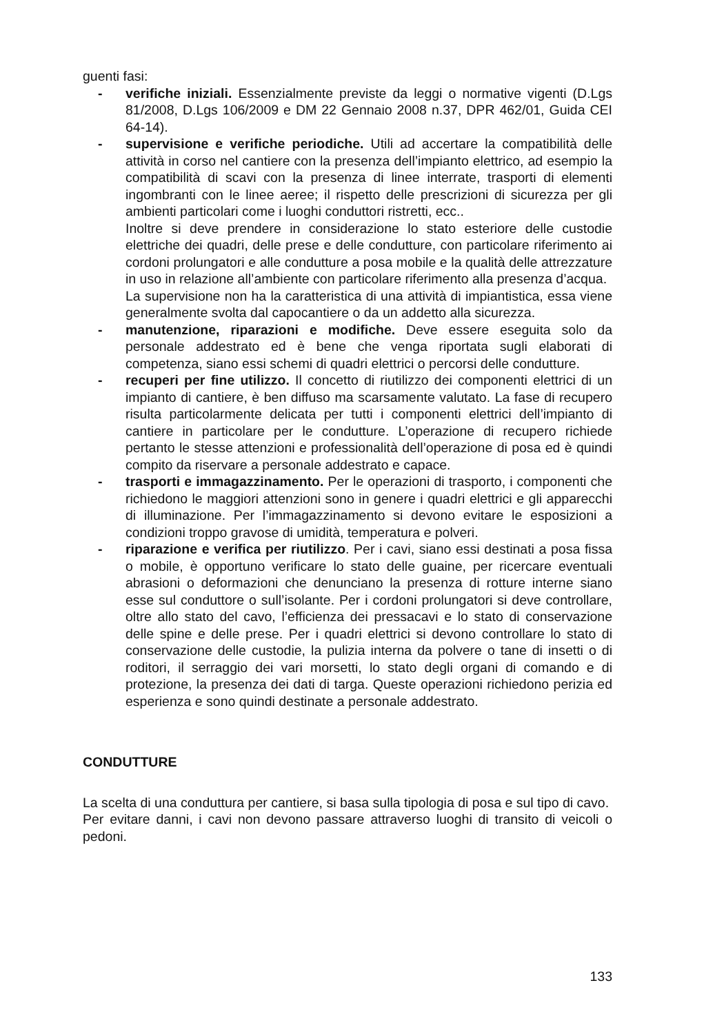guenti fasi:
- verifiche iniziali. Essenzialmente previste da leggi o normative vigenti (D.Lgs 81/2008, D.Lgs 106/2009 e DM 22 Gennaio 2008 n.37, DPR 462/01, Guida CEI 64-14).
- supervisione e verifiche periodiche. Utili ad accertare la compatibilità delle attività in corso nel cantiere con la presenza dell’impianto elettrico, ad esempio la compatibilità di scavi con la presenza di linee interrate, trasporti di elementi ingombranti con le linee aeree; il rispetto delle prescrizioni di sicurezza per gli ambienti particolari come i luoghi conduttori ristretti, ecc..
Inoltre si deve prendere in considerazione lo stato esteriore delle custodie elettriche dei quadri, delle prese e delle condutture, con particolare riferimento ai cordoni prolungatori e alle condutture a posa mobile e la qualità delle attrezzature in uso in relazione all’ambiente con particolare riferimento alla presenza d’acqua.
La supervisione non ha la caratteristica di una attività di impiantistica, essa viene generalmente svolta dal capocantiere o da un addetto alla sicurezza.
- manutenzione, riparazioni e modifiche. Deve essere eseguita solo da personale addestrato ed è bene che venga riportata sugli elaborati di competenza, siano essi schemi di quadri elettrici o percorsi delle condutture.
- recuperi per fine utilizzo. Il concetto di riutilizzo dei componenti elettrici di un impianto di cantiere, è ben diffuso ma scarsamente valutato. La fase di recupero risulta particolarmente delicata per tutti i componenti elettrici dell’impianto di cantiere in particolare per le condutture. L’operazione di recupero richiede pertanto le stesse attenzioni e professionalità dell’operazione di posa ed è quindi compito da riservare a personale addestrato e capace.
- trasporti e immagazzinamento. Per le operazioni di trasporto, i componenti che richiedono le maggiori attenzioni sono in genere i quadri elettrici e gli apparecchi di illuminazione. Per l’immagazzinamento si devono evitare le esposizioni a condizioni troppo gravose di umidità, temperatura e polveri.
- riparazione e verifica per riutilizzo. Per i cavi, siano essi destinati a posa fissa o mobile, è opportuno verificare lo stato delle guaine, per ricercare eventuali abrasioni o deformazioni che denunciano la presenza di rotture interne siano esse sul conduttore o sull’isolante. Per i cordoni prolungatori si deve controllare, oltre allo stato del cavo, l’efficienza dei pressacavi e lo stato di conservazione delle spine e delle prese. Per i quadri elettrici si devono controllare lo stato di conservazione delle custodie, la pulizia interna da polvere o tane di insetti o di roditori, il serraggio dei vari morsetti, lo stato degli organi di comando e di protezione, la presenza dei dati di targa. Queste operazioni richiedono perizia ed esperienza e sono quindi destinate a personale addestrato.
CONDUTTURE
La scelta di una conduttura per cantiere, si basa sulla tipologia di posa e sul tipo di cavo.
Per evitare danni, i cavi non devono passare attraverso luoghi di transito di veicoli o pedoni.
133